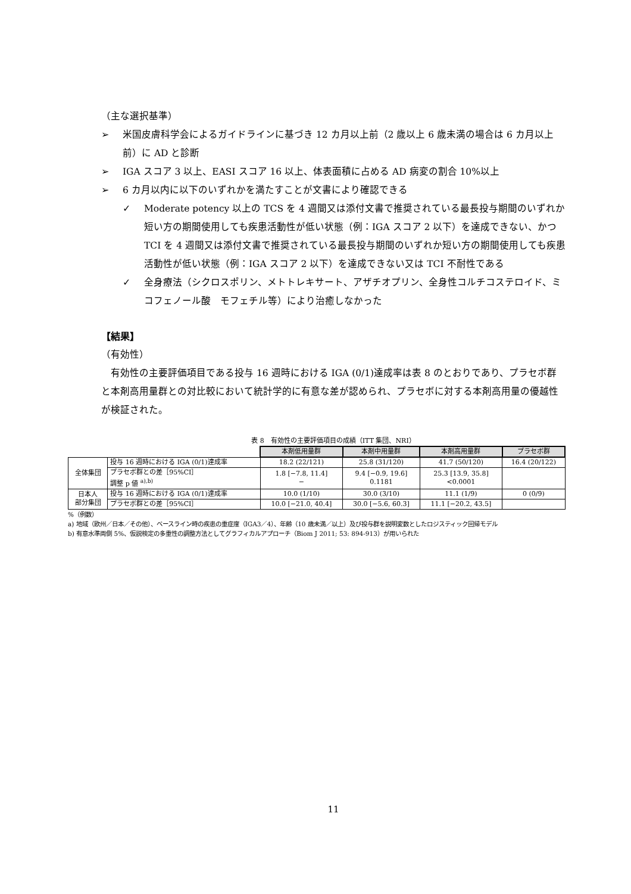（主な選択基準）
➢ 米国皮膚科学会によるガイドラインに基づき 12 カ月以上前（2 歳以上 6 歳未満の場合は 6 カ月以上前）に AD と診断
➢ IGA スコア 3 以上、EASI スコア 16 以上、体表面積に占める AD 病変の割合 10%以上
➢ 6 カ月以内に以下のいずれかを満たすことが文書により確認できる
✓ Moderate potency 以上の TCS を 4 週間又は添付文書で推奨されている最長投与期間のいずれか短い方の期間使用しても疾患活動性が低い状態（例：IGA スコア 2 以下）を達成できない、かつ TCI を 4 週間又は添付文書で推奨されている最長投与期間のいずれか短い方の期間使用しても疾患活動性が低い状態（例：IGA スコア 2 以下）を達成できない又は TCI 不耐性である
✓ 全身療法（シクロスポリン、メトトレキサート、アザチオプリン、全身性コルチコステロイド、ミコフェノール酸　モフェチル等）により治癒しなかった
【結果】
（有効性）
　有効性の主要評価項目である投与 16 週時における IGA (0/1)達成率は表 8 のとおりであり、プラセボ群と本剤高用量群との対比較において統計学的に有意な差が認められ、プラセボに対する本剤高用量の優越性が検証された。
表 8　有効性の主要評価項目の成績（ITT 集団、NRI）
| | | 本剤低用量群 | 本剤中用量群 | 本剤高用量群 | プラセボ群 |
| 全体集団 | 投与 16 週時における IGA (0/1)達成率 | 18.2 (22/121) | 25.8 (31/120) | 41.7 (50/120) | 16.4 (20/122) |
| | プラセボ群との差［95%CI］ 調整 p 値 <sup>a),b)</sup> | 1.8 [−7.8, 11.4] − | 9.4 [−0.9, 19.6] 0.1181 | 25.3 [13.9, 35.8] <0.0001 | |
| 日本人 部分集団 | 投与 16 週時における IGA (0/1)達成率 | 10.0 (1/10) | 30.0 (3/10) | 11.1 (1/9) | 0 (0/9) |
| | プラセボ群との差［95%CI］ | 10.0 [−21.0, 40.4] | 30.0 [−5.6, 60.3] | 11.1 [−20.2, 43.5] | |
%（例数）
a) 地域（欧州／日本／その他）、ベースライン時の疾患の重症度（IGA3／4）、年齢（10 歳未満／以上）及び投与群を説明変数としたロジスティック回帰モデル
b) 有意水準両側 5%、仮説検定の多重性の調整方法としてグラフィカルアプローチ（Biom J 2011; 53: 894-913）が用いられた
11